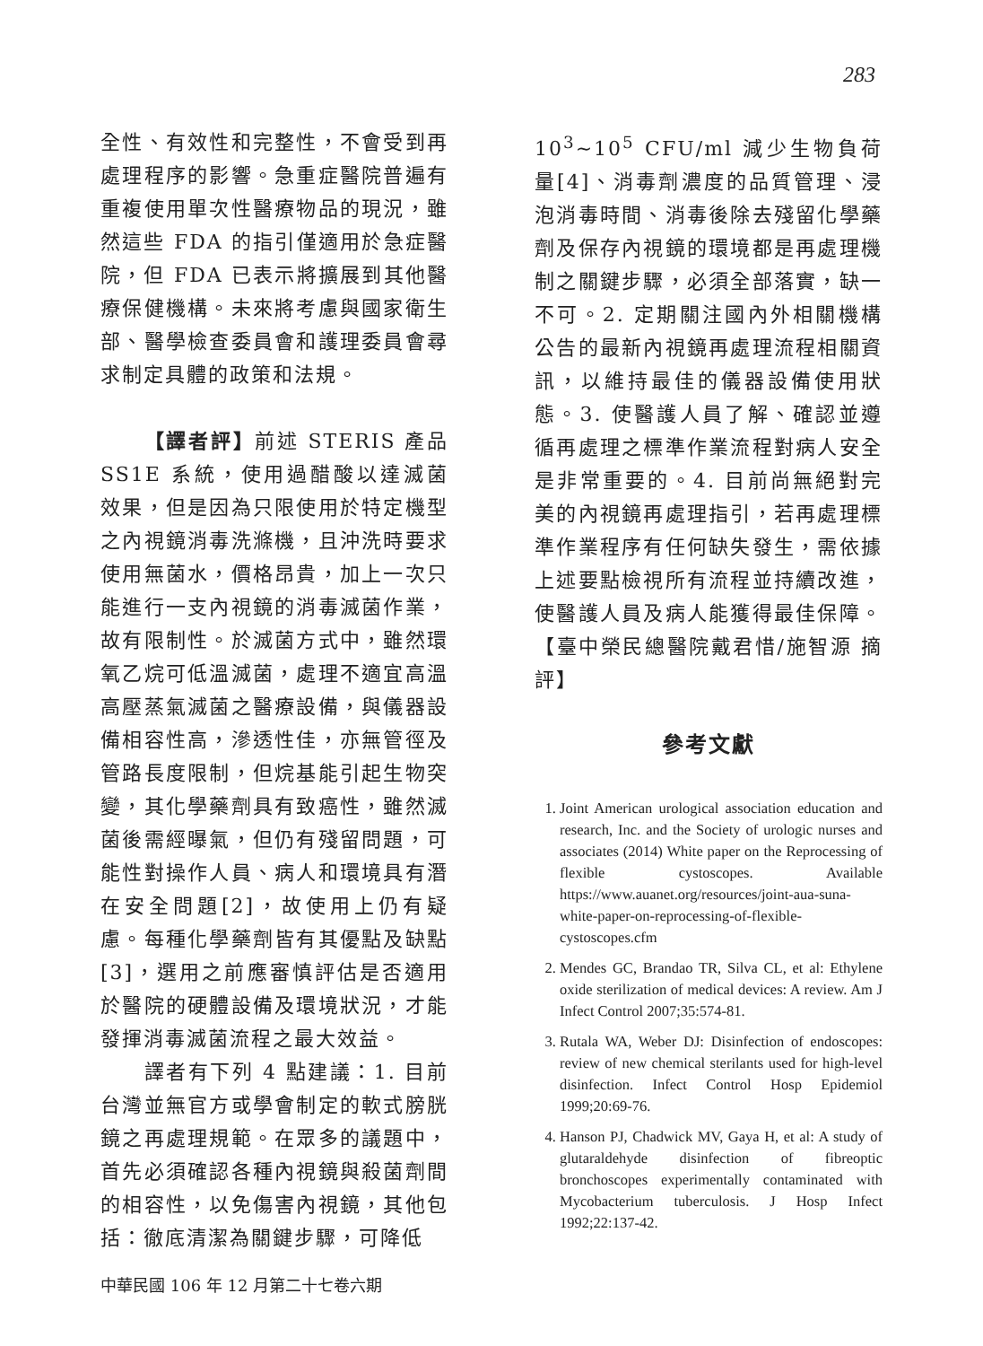283
全性、有效性和完整性，不會受到再處理程序的影響。急重症醫院普遍有重複使用單次性醫療物品的現況，雖然這些 FDA 的指引僅適用於急症醫院，但 FDA 已表示將擴展到其他醫療保健機構。未來將考慮與國家衛生部、醫學檢查委員會和護理委員會尋求制定具體的政策和法規。
  【譯者評】前述 STERIS 產品 SS1E 系統，使用過醋酸以達滅菌效果，但是因為只限使用於特定機型之內視鏡消毒洗滌機，且沖洗時要求使用無菌水，價格昂貴，加上一次只能進行一支內視鏡的消毒滅菌作業，故有限制性。於滅菌方式中，雖然環氧乙烷可低溫滅菌，處理不適宜高溫高壓蒸氣滅菌之醫療設備，與儀器設備相容性高，滲透性佳，亦無管徑及管路長度限制，但烷基能引起生物突變，其化學藥劑具有致癌性，雖然滅菌後需經曝氣，但仍有殘留問題，可能性對操作人員、病人和環境具有潛在安全問題[2]，故使用上仍有疑慮。每種化學藥劑皆有其優點及缺點[3]，選用之前應審慎評估是否適用於醫院的硬體設備及環境狀況，才能發揮消毒滅菌流程之最大效益。
  譯者有下列 4 點建議：1. 目前台灣並無官方或學會制定的軟式膀胱鏡之再處理規範。在眾多的議題中，首先必須確認各種內視鏡與殺菌劑間的相容性，以免傷害內視鏡，其他包括：徹底清潔為關鍵步驟，可降低
10<sup>3</sup>~10<sup>5</sup> CFU/ml 減少生物負荷量[4]、消毒劑濃度的品質管理、浸泡消毒時間、消毒後除去殘留化學藥劑及保存內視鏡的環境都是再處理機制之關鍵步驟，必須全部落實，缺一不可。2. 定期關注國內外相關機構公告的最新內視鏡再處理流程相關資訊，以維持最佳的儀器設備使用狀態。3. 使醫護人員了解、確認並遵循再處理之標準作業流程對病人安全是非常重要的。4. 目前尚無絕對完美的內視鏡再處理指引，若再處理標準作業程序有任何缺失發生，需依據上述要點檢視所有流程並持續改進，使醫護人員及病人能獲得最佳保障。【臺中榮民總醫院戴君惜/施智源 摘評】
參考文獻
1. Joint American urological association education and research, Inc. and the Society of urologic nurses and associates (2014) White paper on the Reprocessing of flexible cystoscopes. Available https://www.auanet.org/resources/joint-aua-suna-white-paper-on-reprocessing-of-flexible-cystoscopes.cfm
2. Mendes GC, Brandao TR, Silva CL, et al: Ethylene oxide sterilization of medical devices: A review. Am J Infect Control 2007;35:574-81.
3. Rutala WA, Weber DJ: Disinfection of endoscopes: review of new chemical sterilants used for high-level disinfection. Infect Control Hosp Epidemiol 1999;20:69-76.
4. Hanson PJ, Chadwick MV, Gaya H, et al: A study of glutaraldehyde disinfection of fibreoptic bronchoscopes experimentally contaminated with Mycobacterium tuberculosis. J Hosp Infect 1992;22:137-42.
中華民國 106 年 12 月第二十七卷六期